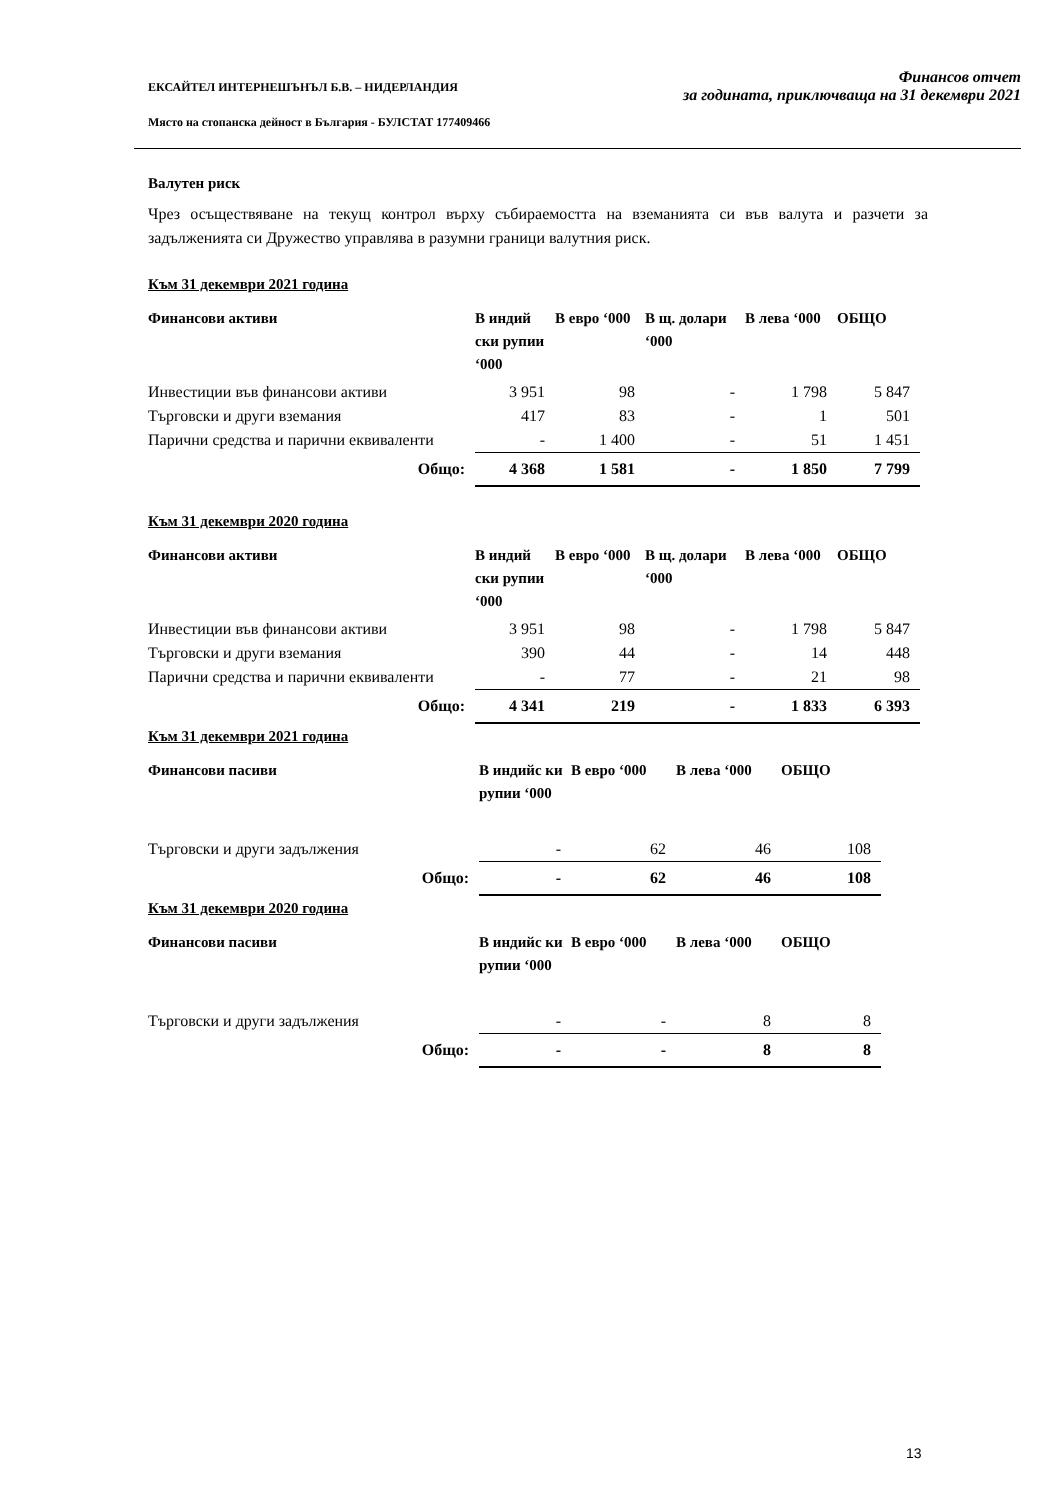ЕКСАЙТЕЛ ИНТЕРНЕШЪНЪЛ Б.В. – НИДЕРЛАНДИЯ
Място на стопанска дейност в България - БУЛСТАТ 177409466
Финансов отчет
за годината, приключваща на 31 декември 2021
Валутен риск
Чрез осъществяване на текущ контрол върху събираемостта на вземанията си във валута и разчети за задълженията си Дружество управлява в разумни граници валутния риск.
Към 31 декември 2021 година
| Финансови активи | В индий ски рупии ‘000 | В евро ‘000 | В щ. долари ‘000 | В лева ‘000 | ОБЩО |
| --- | --- | --- | --- | --- | --- |
| Инвестиции във финансови активи | 3 951 | 98 | - | 1 798 | 5 847 |
| Търговски и други вземания | 417 | 83 | - | 1 | 501 |
| Парични средства и парични еквиваленти | - | 1 400 | - | 51 | 1 451 |
| Общо: | 4 368 | 1 581 | - | 1 850 | 7 799 |
Към 31 декември 2020 година
| Финансови активи | В индий ски рупии ‘000 | В евро ‘000 | В щ. долари ‘000 | В лева ‘000 | ОБЩО |
| --- | --- | --- | --- | --- | --- |
| Инвестиции във финансови активи | 3 951 | 98 | - | 1 798 | 5 847 |
| Търговски и други вземания | 390 | 44 | - | 14 | 448 |
| Парични средства и парични еквиваленти | - | 77 | - | 21 | 98 |
| Общо: | 4 341 | 219 | - | 1 833 | 6 393 |
Към 31 декември 2021 година
| Финансови пасиви | В индийс ки рупии ‘000 | В евро ‘000 | В лева ‘000 | ОБЩО |
| --- | --- | --- | --- | --- |
| Търговски и други задължения | - | 62 | 46 | 108 |
| Общо: | - | 62 | 46 | 108 |
Към 31 декември 2020 година
| Финансови пасиви | В индийс ки рупии ‘000 | В евро ‘000 | В лева ‘000 | ОБЩО |
| --- | --- | --- | --- | --- |
| Търговски и други задължения | - | - | 8 | 8 |
| Общо: | - | - | 8 | 8 |
13